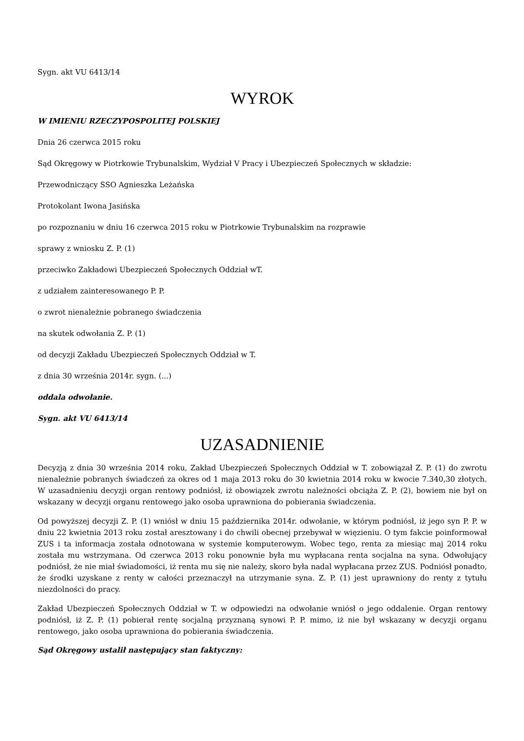Sygn. akt VU 6413/14
WYROK
W IMIENIU RZECZYPOSPOLITEJ POLSKIEJ
Dnia 26 czerwca 2015 roku
Sąd Okręgowy w Piotrkowie Trybunalskim, Wydział V Pracy i Ubezpieczeń Społecznych w składzie:
Przewodniczący SSO Agnieszka Leżańska
Protokolant Iwona Jasińska
po rozpoznaniu w dniu 16 czerwca 2015 roku w Piotrkowie Trybunalskim na rozprawie
sprawy z wniosku Z. P. (1)
przeciwko Zakładowi Ubezpieczeń Społecznych Oddział wT.
z udziałem zainteresowanego P. P.
o zwrot nienależnie pobranego świadczenia
na skutek odwołania Z. P. (1)
od decyzji Zakładu Ubezpieczeń Społecznych Oddział w T.
z dnia 30 września 2014r. sygn. (...)
oddala odwołanie.
Sygn. akt VU 6413/14
UZASADNIENIE
Decyzją z dnia 30 września 2014 roku, Zakład Ubezpieczeń Społecznych Oddział w T. zobowiązał Z. P. (1) do zwrotu nienależnie pobranych świadczeń za okres od 1 maja 2013 roku do 30 kwietnia 2014 roku w kwocie 7.340,30 złotych. W uzasadnieniu decyzji organ rentowy podniósł, iż obowiązek zwrotu należności obciąża Z. P. (2), bowiem nie był on wskazany w decyzji organu rentowego jako osoba uprawniona do pobierania świadczenia.
Od powyższej decyzji Z. P. (1) wniósł w dniu 15 października 2014r. odwołanie, w którym podniósł, iż jego syn P. P. w dniu 22 kwietnia 2013 roku został aresztowany i do chwili obecnej przebywał w więzieniu. O tym fakcie poinformował ZUS i ta informacja została odnotowana w systemie komputerowym. Wobec tego, renta za miesiąc maj 2014 roku została mu wstrzymana. Od czerwca 2013 roku ponownie była mu wypłacana renta socjalna na syna. Odwołujący podniósł, że nie miał świadomości, iż renta mu się nie należy, skoro była nadal wypłacana przez ZUS. Podniósł ponadto, że środki uzyskane z renty w całości przeznaczył na utrzymanie syna. Z. P. (1) jest uprawniony do renty z tytułu niezdolności do pracy.
Zakład Ubezpieczeń Społecznych Oddział w T. w odpowiedzi na odwołanie wniósł o jego oddalenie. Organ rentowy podniósł, iż Z. P. (1) pobierał rentę socjalną przyznaną synowi P. P. mimo, iż nie był wskazany w decyzji organu rentowego, jako osoba uprawniona do pobierania świadczenia.
Sąd Okręgowy ustalił następujący stan faktyczny: